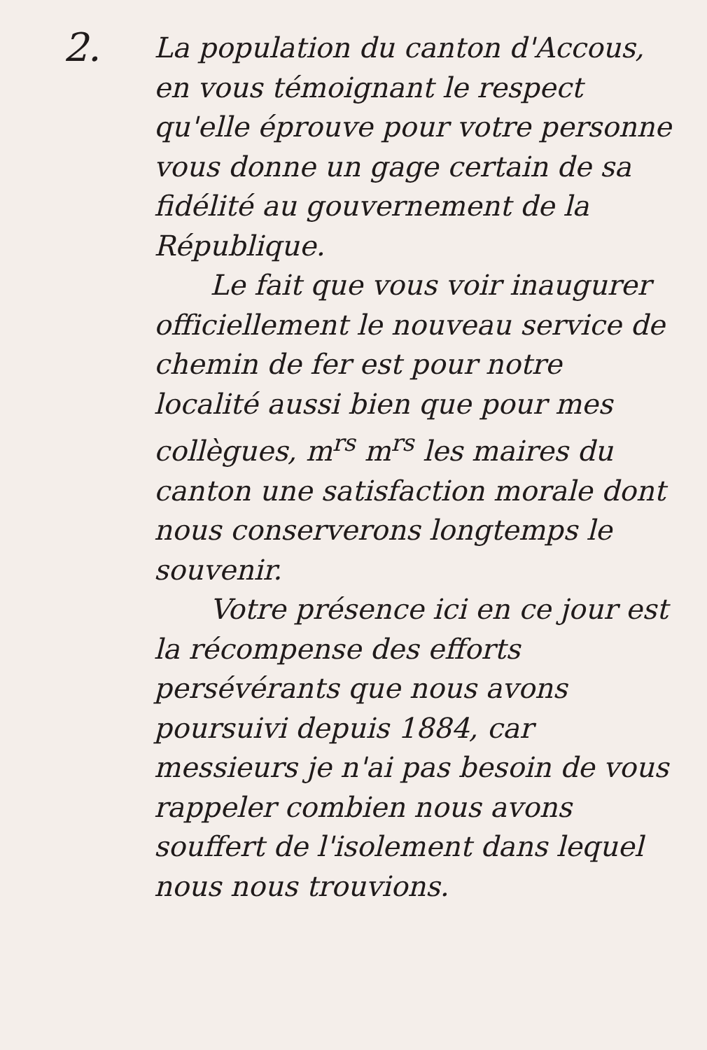2.
La population du canton d'Accous, en vous témoignant le respect qu'elle éprouve pour votre personne vous donne un gage certain de sa fidélité au gouvernement de la République.
Le fait que vous voir inaugurer officiellement le nouveau service de chemin de fer est pour notre localité aussi bien que pour mes collègues, m<sup>rs</sup> m<sup>rs</sup> les maires du canton une satisfaction morale dont nous conserverons longtemps le souvenir.
Votre présence ici en ce jour est la récompense des efforts persévérants que nous avons poursuivi depuis 1884, car messieurs je n'ai pas besoin de vous rappeler combien nous avons souffert de l'isolement dans lequel nous nous trouvions.